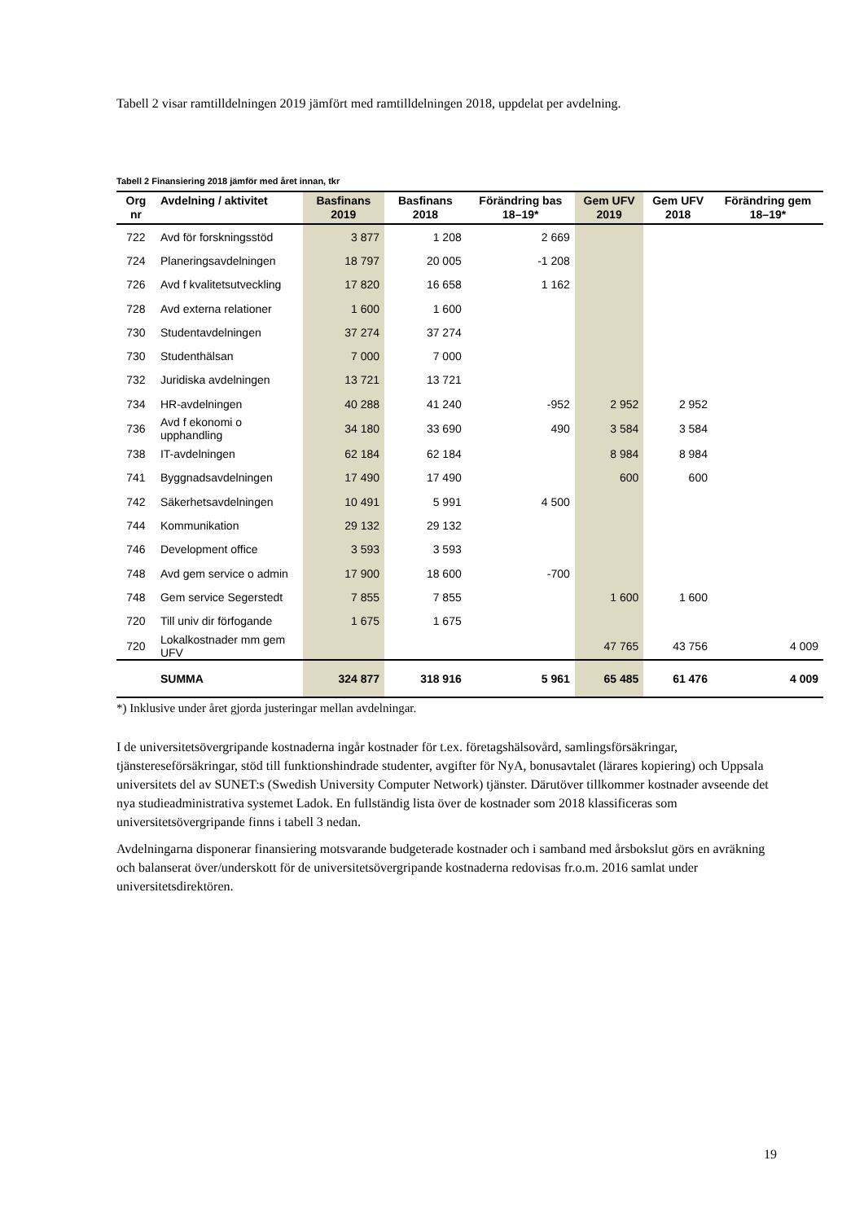Tabell 2 visar ramtilldelningen 2019 jämfört med ramtilldelningen 2018, uppdelat per avdelning.
Tabell 2 Finansiering 2018 jämför med året innan, tkr
| Org nr | Avdelning / aktivitet | Basfinans 2019 | Basfinans 2018 | Förändring bas 18–19* | Gem UFV 2019 | Gem UFV 2018 | Förändring gem 18–19* |
| --- | --- | --- | --- | --- | --- | --- | --- |
| 722 | Avd för forskningsstöd | 3 877 | 1 208 | 2 669 | | | |
| 724 | Planeringsavdelningen | 18 797 | 20 005 | -1 208 | | | |
| 726 | Avd f kvalitetsutveckling | 17 820 | 16 658 | 1 162 | | | |
| 728 | Avd externa relationer | 1 600 | 1 600 | | | | |
| 730 | Studentavdelningen | 37 274 | 37 274 | | | | |
| 730 | Studenthälsan | 7 000 | 7 000 | | | | |
| 732 | Juridiska avdelningen | 13 721 | 13 721 | | | | |
| 734 | HR-avdelningen | 40 288 | 41 240 | -952 | 2 952 | 2 952 | |
| 736 | Avd f ekonomi o upphandling | 34 180 | 33 690 | 490 | 3 584 | 3 584 | |
| 738 | IT-avdelningen | 62 184 | 62 184 | | 8 984 | 8 984 | |
| 741 | Byggnadsavdelningen | 17 490 | 17 490 | | 600 | 600 | |
| 742 | Säkerhetsavdelningen | 10 491 | 5 991 | 4 500 | | | |
| 744 | Kommunikation | 29 132 | 29 132 | | | | |
| 746 | Development office | 3 593 | 3 593 | | | | |
| 748 | Avd gem service o admin | 17 900 | 18 600 | -700 | | | |
| 748 | Gem service Segerstedt | 7 855 | 7 855 | | 1 600 | 1 600 | |
| 720 | Till univ dir förfogande | 1 675 | 1 675 | | | | |
| 720 | Lokalkostnader mm gem UFV | | | | 47 765 | 43 756 | 4 009 |
| | SUMMA | 324 877 | 318 916 | 5 961 | 65 485 | 61 476 | 4 009 |
*) Inklusive under året gjorda justeringar mellan avdelningar.
I de universitetsövergripande kostnaderna ingår kostnader för t.ex. företagshälsovård, samlingsförsäkringar, tjänstereseförsäkringar, stöd till funktionshindrade studenter, avgifter för NyA, bonusavtalet (lärares kopiering) och Uppsala universitets del av SUNET:s (Swedish University Computer Network) tjänster. Därutöver tillkommer kostnader avseende det nya studieadministrativa systemet Ladok. En fullständig lista över de kostnader som 2018 klassificeras som universitetsövergripande finns i tabell 3 nedan.
Avdelningarna disponerar finansiering motsvarande budgeterade kostnader och i samband med årsbokslut görs en avräkning och balanserat över/underskott för de universitetsövergripande kostnaderna redovisas fr.o.m. 2016 samlat under universitetsdirektören.
19